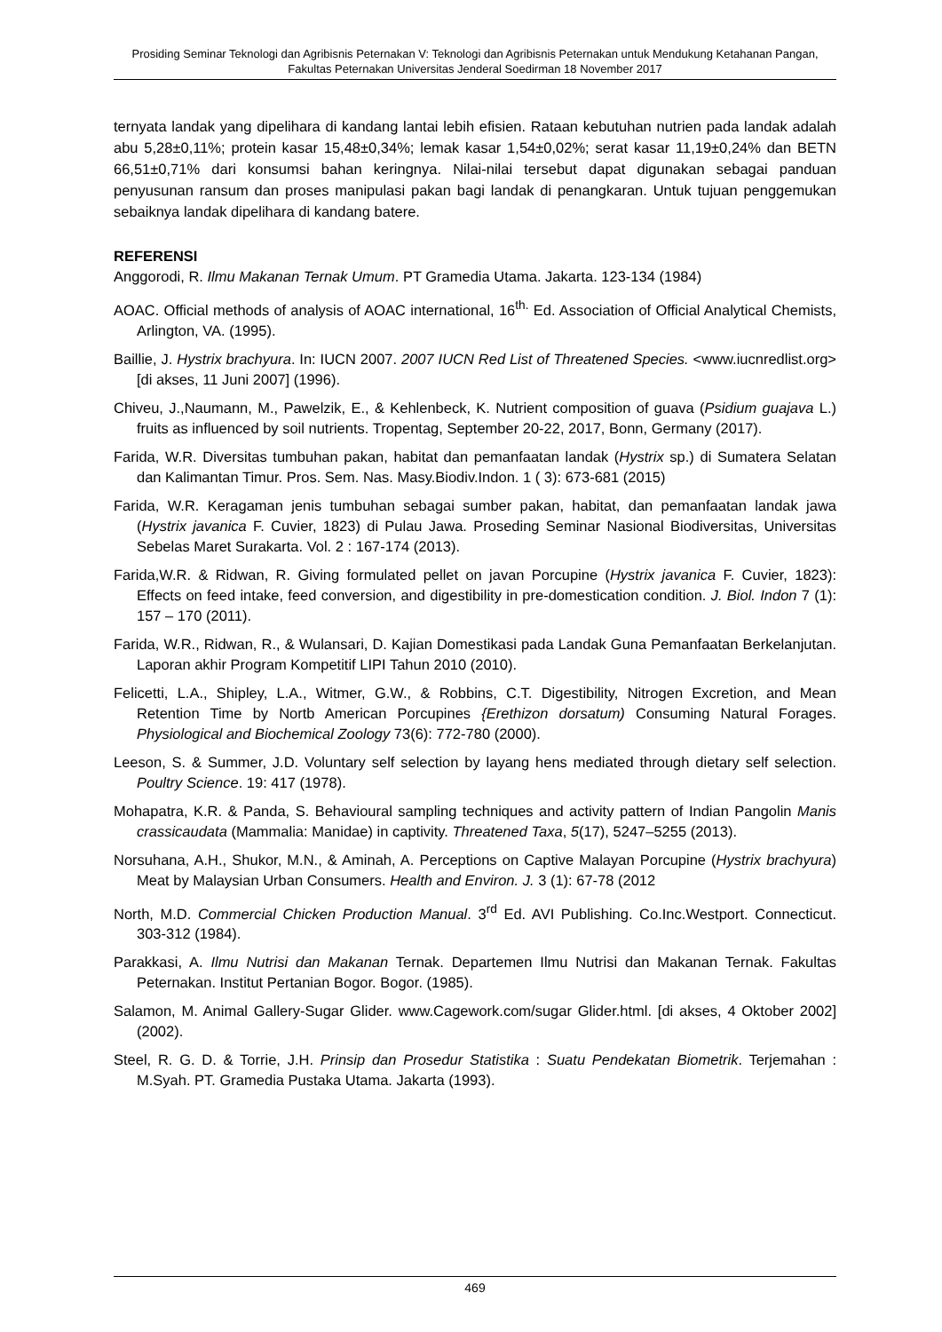Prosiding Seminar Teknologi dan Agribisnis Peternakan V: Teknologi dan Agribisnis Peternakan untuk Mendukung Ketahanan Pangan, Fakultas Peternakan Universitas Jenderal Soedirman 18 November 2017
ternyata landak yang dipelihara di kandang lantai lebih efisien. Rataan kebutuhan nutrien pada landak adalah abu 5,28±0,11%; protein kasar 15,48±0,34%; lemak kasar 1,54±0,02%; serat kasar 11,19±0,24% dan BETN 66,51±0,71% dari konsumsi bahan keringnya. Nilai-nilai tersebut dapat digunakan sebagai panduan penyusunan ransum dan proses manipulasi pakan bagi landak di penangkaran. Untuk tujuan penggemukan sebaiknya landak dipelihara di kandang batere.
REFERENSI
Anggorodi, R. Ilmu Makanan Ternak Umum. PT Gramedia Utama. Jakarta. 123-134 (1984)
AOAC. Official methods of analysis of AOAC international, 16<sup>th.</sup> Ed. Association of Official Analytical Chemists, Arlington, VA. (1995).
Baillie, J. Hystrix brachyura. In: IUCN 2007. 2007 IUCN Red List of Threatened Species. <www.iucnredlist.org> [di akses, 11 Juni 2007] (1996).
Chiveu, J.,Naumann, M., Pawelzik, E., & Kehlenbeck, K. Nutrient composition of guava (Psidium guajava L.) fruits as influenced by soil nutrients. Tropentag, September 20-22, 2017, Bonn, Germany (2017).
Farida, W.R. Diversitas tumbuhan pakan, habitat dan pemanfaatan landak (Hystrix sp.) di Sumatera Selatan dan Kalimantan Timur. Pros. Sem. Nas. Masy.Biodiv.Indon. 1 ( 3): 673-681 (2015)
Farida, W.R. Keragaman jenis tumbuhan sebagai sumber pakan, habitat, dan pemanfaatan landak jawa (Hystrix javanica F. Cuvier, 1823) di Pulau Jawa. Proseding Seminar Nasional Biodiversitas, Universitas Sebelas Maret Surakarta. Vol. 2 : 167-174 (2013).
Farida,W.R. & Ridwan, R. Giving formulated pellet on javan Porcupine (Hystrix javanica F. Cuvier, 1823): Effects on feed intake, feed conversion, and digestibility in pre-domestication condition. J. Biol. Indon 7 (1): 157 – 170 (2011).
Farida, W.R., Ridwan, R., & Wulansari, D. Kajian Domestikasi pada Landak Guna Pemanfaatan Berkelanjutan. Laporan akhir Program Kompetitif LIPI Tahun 2010 (2010).
Felicetti, L.A., Shipley, L.A., Witmer, G.W., & Robbins, C.T. Digestibility, Nitrogen Excretion, and Mean Retention Time by Nortb American Porcupines {Erethizon dorsatum) Consuming Natural Forages. Physiological and Biochemical Zoology 73(6): 772-780 (2000).
Leeson, S. & Summer, J.D. Voluntary self selection by layang hens mediated through dietary self selection. Poultry Science. 19: 417 (1978).
Mohapatra, K.R. & Panda, S. Behavioural sampling techniques and activity pattern of Indian Pangolin Manis crassicaudata (Mammalia: Manidae) in captivity. Threatened Taxa, 5(17), 5247–5255 (2013).
Norsuhana, A.H., Shukor, M.N., & Aminah, A. Perceptions on Captive Malayan Porcupine (Hystrix brachyura) Meat by Malaysian Urban Consumers. Health and Environ. J. 3 (1): 67-78 (2012
North, M.D. Commercial Chicken Production Manual. 3<sup>rd</sup> Ed. AVI Publishing. Co.Inc.Westport. Connecticut. 303-312 (1984).
Parakkasi, A. Ilmu Nutrisi dan Makanan Ternak. Departemen Ilmu Nutrisi dan Makanan Ternak. Fakultas Peternakan. Institut Pertanian Bogor. Bogor. (1985).
Salamon, M. Animal Gallery-Sugar Glider. www.Cagework.com/sugar Glider.html. [di akses, 4 Oktober 2002] (2002).
Steel, R. G. D. & Torrie, J.H. Prinsip dan Prosedur Statistika : Suatu Pendekatan Biometrik. Terjemahan : M.Syah. PT. Gramedia Pustaka Utama. Jakarta (1993).
469